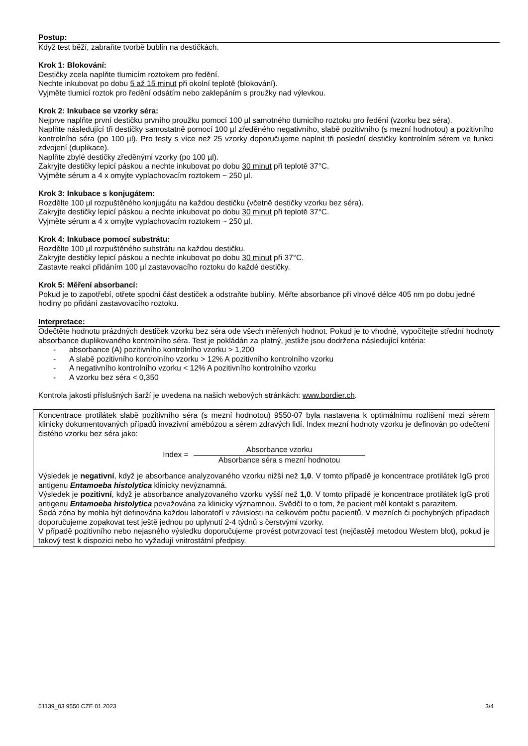Postup:
Když test běží, zabraňte tvorbě bublin na destičkách.
Krok 1: Blokování:
Destičky zcela naplňte tlumicím roztokem pro ředění.
Nechte inkubovat po dobu 5 až 15 minut při okolní teplotě (blokování).
Vyjměte tlumicí roztok pro ředění odsátím nebo zaklepáním s proužky nad výlevkou.
Krok 2: Inkubace se vzorky séra:
Nejprve naplňte první destičku prvního proužku pomocí 100 µl samotného tlumicího roztoku pro ředění (vzorku bez séra).
Naplňte následující tři destičky samostatně pomocí 100 µl zředěného negativního, slabě pozitivního (s mezní hodnotou) a pozitivního kontrolního séra (po 100 µl). Pro testy s více než 25 vzorky doporučujeme naplnit tři poslední destičky kontrolním sérem ve funkci zdvojení (duplikace).
Naplňte zbylé destičky zředěnými vzorky (po 100 µl).
Zakryjte destičky lepicí páskou a nechte inkubovat po dobu 30 minut při teplotě 37°C.
Vyjměte sérum a 4 x omyjte vyplachovacím roztokem ~ 250 µl.
Krok 3: Inkubace s konjugátem:
Rozdělte 100 µl rozpuštěného konjugátu na každou destičku (včetně destičky vzorku bez séra).
Zakryjte destičky lepicí páskou a nechte inkubovat po dobu 30 minut při teplotě 37°C.
Vyjměte sérum a 4 x omyjte vyplachovacím roztokem ~ 250 µl.
Krok 4: Inkubace pomocí substrátu:
Rozdělte 100 µl rozpuštěného substrátu na každou destičku.
Zakryjte destičky lepicí páskou a nechte inkubovat po dobu 30 minut při 37°C.
Zastavte reakci přidáním 100 µl zastavovacího roztoku do každé destičky.
Krok 5: Měření absorbancí:
Pokud je to zapotřebí, otřete spodní část destiček a odstraňte bubliny. Měřte absorbance při vlnové délce 405 nm po dobu jedné hodiny po přidání zastavovacího roztoku.
Interpretace:
Odečtěte hodnotu prázdných destiček vzorku bez séra ode všech měřených hodnot. Pokud je to vhodné, vypočítejte střední hodnoty absorbance duplikovaného kontrolního séra. Test je pokládán za platný, jestliže jsou dodržena následující kritéria:
- absorbance (A) pozitivního kontrolního vzorku > 1,200
- A slabě pozitivního kontrolního vzorku > 12% A pozitivního kontrolního vzorku
- A negativního kontrolního vzorku < 12% A pozitivního kontrolního vzorku
- A vzorku bez séra < 0,350
Kontrola jakosti příslušných šarží je uvedena na našich webových stránkách: www.bordier.ch.
Koncentrace protilátek slabě pozitivního séra (s mezní hodnotou) 9550-07 byla nastavena k optimálnímu rozlišení mezi sérem klinicky dokumentovaných případů invazivní amébózou a sérem zdravých lidí. Index mezní hodnoty vzorku je definován po odečtení čistého vzorku bez séra jako:
Index =
Absorbance vzorku
Absorbance séra s mezní hodnotou
Výsledek je negativní, když je absorbance analyzovaného vzorku nižší než 1,0. V tomto případě je koncentrace protilátek IgG proti antigenu Entamoeba histolytica klinicky nevýznamná.
Výsledek je pozitivní, když je absorbance analyzovaného vzorku vyšší než 1,0. V tomto případě je koncentrace protilátek IgG proti antigenu Entamoeba histolytica považována za klinicky významnou. Svědčí to o tom, že pacient měl kontakt s parazitem.
Šedá zóna by mohla být definována každou laboratoří v závislosti na celkovém počtu pacientů. V mezních či pochybných případech doporučujeme zopakovat test ještě jednou po uplynutí 2-4 týdnů s čerstvými vzorky.
V případě pozitivního nebo nejasného výsledku doporučujeme provést potvrzovací test (nejčastěji metodou Western blot), pokud je takový test k dispozici nebo ho vyžadují vnitrostátní předpisy.
51139_03 9550 CZE 01.2023 3/4